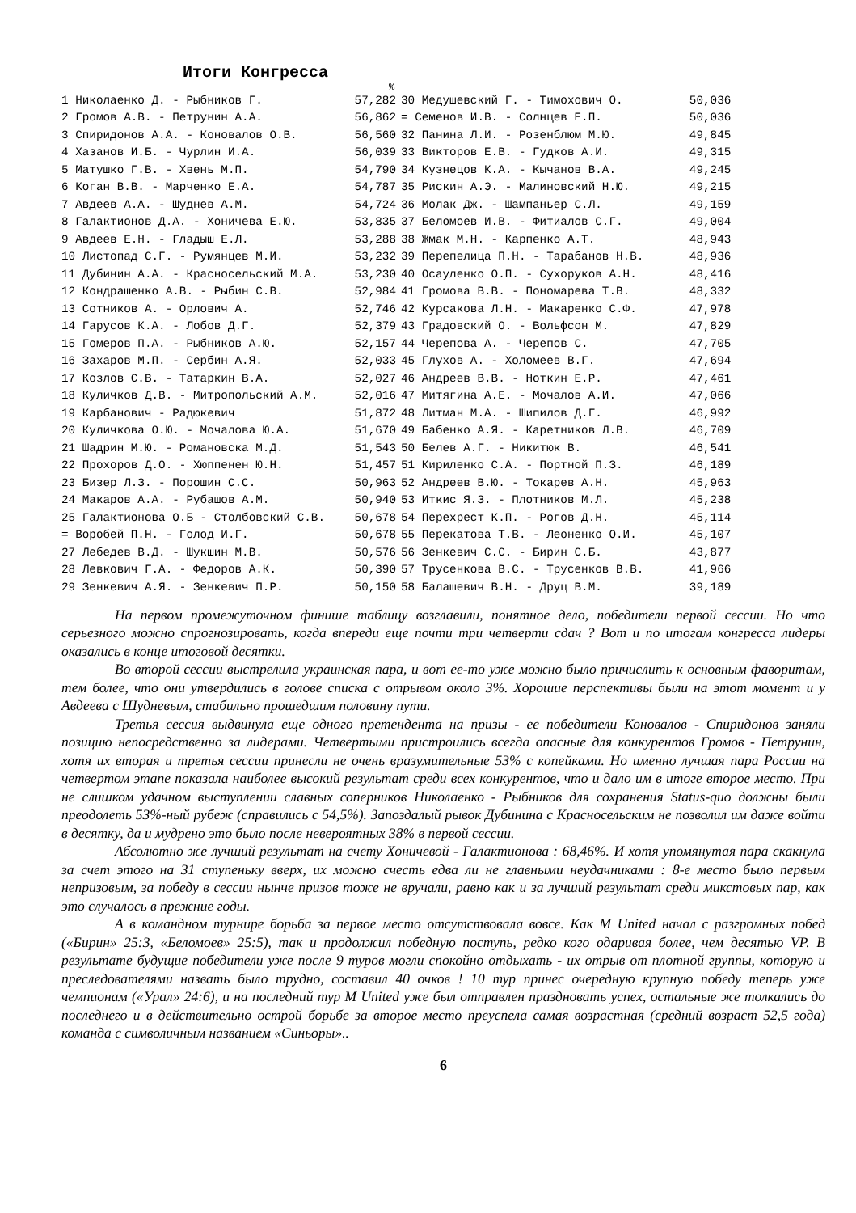Итоги Конгресса
%
| 1 Николаенко Д. - Рыбников Г. | 57,282 |
| 2 Громов А.В. - Петрунин А.А. | 56,862 |
| 3 Спиридонов А.А. - Коновалов О.В. | 56,560 |
| 4 Хазанов И.Б. - Чурлин И.А. | 56,039 |
| 5 Матушко Г.В. - Хвень М.П. | 54,790 |
| 6 Коган В.В. - Марченко Е.А. | 54,787 |
| 7 Авдеев А.А. - Шуднев А.М. | 54,724 |
| 8 Галактионов Д.А. - Хоничева Е.Ю. | 53,835 |
| 9 Авдеев Е.Н. - Гладыш Е.Л. | 53,288 |
| 10 Листопад С.Г. - Румянцев М.И. | 53,232 |
| 11 Дубинин А.А. - Красносельский М.А. | 53,230 |
| 12 Кондрашенко А.В. - Рыбин С.В. | 52,984 |
| 13 Сотников А. - Орлович А. | 52,746 |
| 14 Гарусов К.А. - Лобов Д.Г. | 52,379 |
| 15 Гомеров П.А. - Рыбников А.Ю. | 52,157 |
| 16 Захаров М.П. - Сербин А.Я. | 52,033 |
| 17 Козлов С.В. - Татаркин В.А. | 52,027 |
| 18 Куличков Д.В. - Митропольский А.М. | 52,016 |
| 19 Карбанович - Радюкевич | 51,872 |
| 20 Куличкова О.Ю. - Мочалова Ю.А. | 51,670 |
| 21 Шадрин М.Ю. - Романовска М.Д. | 51,543 |
| 22 Прохоров Д.О. - Хюппенен Ю.Н. | 51,457 |
| 23 Бизер Л.З. - Порошин С.С. | 50,963 |
| 24 Макаров А.А. - Рубашов А.М. | 50,940 |
| 25 Галактионова О.Б - Столбовский С.В. | 50,678 |
| = Воробей П.Н. - Голод И.Г. | 50,678 |
| 27 Лебедев В.Д. - Шукшин М.В. | 50,576 |
| 28 Левкович Г.А. - Федоров А.К. | 50,390 |
| 29 Зенкевич А.Я. - Зенкевич П.Р. | 50,150 |
| 30 Медушевский Г. - Тимохович О. | 50,036 |
| = Семенов И.В. - Солнцев Е.П. | 50,036 |
| 32 Панина Л.И. - Розенблюм М.Ю. | 49,845 |
| 33 Викторов Е.В. - Гудков А.И. | 49,315 |
| 34 Кузнецов К.А. - Кычанов В.А. | 49,245 |
| 35 Рискин А.Э. - Малиновский Н.Ю. | 49,215 |
| 36 Молак Дж. - Шампаньер С.Л. | 49,159 |
| 37 Беломоев И.В. - Фитиалов С.Г. | 49,004 |
| 38 Жмак М.Н. - Карпенко А.Т. | 48,943 |
| 39 Перепелица П.Н. - Тарабанов Н.В. | 48,936 |
| 40 Осауленко О.П. - Сухоруков А.Н. | 48,416 |
| 41 Громова В.В. - Пономарева Т.В. | 48,332 |
| 42 Курсакова Л.Н. - Макаренко С.Ф. | 47,978 |
| 43 Градовский О. - Вольфсон М. | 47,829 |
| 44 Черепова А. - Черепов С. | 47,705 |
| 45 Глухов А. - Холомеев В.Г. | 47,694 |
| 46 Андреев В.В. - Ноткин Е.Р. | 47,461 |
| 47 Митягина А.Е. - Мочалов А.И. | 47,066 |
| 48 Литман М.А. - Шипилов Д.Г. | 46,992 |
| 49 Бабенко А.Я. - Каретников Л.В. | 46,709 |
| 50 Белев А.Г. - Никитюк В. | 46,541 |
| 51 Кириленко С.А. - Портной П.З. | 46,189 |
| 52 Андреев В.Ю. - Токарев А.Н. | 45,963 |
| 53 Иткис Я.З. - Плотников М.Л. | 45,238 |
| 54 Перехрест К.П. - Рогов Д.Н. | 45,114 |
| 55 Перекатова Т.В. - Леоненко О.И. | 45,107 |
| 56 Зенкевич С.С. - Бирин С.Б. | 43,877 |
| 57 Трусенкова В.С. - Трусенков В.В. | 41,966 |
| 58 Балашевич В.Н. - Друц В.М. | 39,189 |
На первом промежуточном финише таблицу возглавили, понятное дело, победители первой сессии. Но что серьезного можно спрогнозировать, когда впереди еще почти три четверти сдач ? Вот и по итогам конгресса лидеры оказались в конце итоговой десятки.
Во второй сессии выстрелила украинская пара, и вот ее-то уже можно было причислить к основным фаворитам, тем более, что они утвердились в голове списка с отрывом около 3%. Хорошие перспективы были на этот момент и у Авдеева с Шудневым, стабильно прошедшим половину пути.
Третья сессия выдвинула еще одного претендента на призы - ее победители Коновалов - Спиридонов заняли позицию непосредственно за лидерами. Четвертыми пристроились всегда опасные для конкурентов Громов - Петрунин, хотя их вторая и третья сессии принесли не очень вразумительные 53% с копейками. Но именно лучшая пара России на четвертом этапе показала наиболее высокий результат среди всех конкурентов, что и дало им в итоге второе место. При не слишком удачном выступлении славных соперников Николаенко - Рыбников для сохранения Status-quo должны были преодолеть 53%-ный рубеж (справились с 54,5%). Запоздалый рывок Дубинина с Красносельским не позволил им даже войти в десятку, да и мудрено это было после невероятных 38% в первой сессии.
Абсолютно же лучший результат на счету Хоничевой - Галактионова : 68,46%. И хотя упомянутая пара скакнула за счет этого на 31 ступеньку вверх, их можно счесть едва ли не главными неудачниками : 8-е место было первым непризовым, за победу в сессии нынче призов тоже не вручали, равно как и за лучший результат среди микстовых пар, как это случалось в прежние годы.
А в командном турнире борьба за первое место отсутствовала вовсе. Как M United начал с разгромных побед («Бирин» 25:3, «Беломоев» 25:5), так и продолжил победную поступь, редко кого одаривая более, чем десятью VP. В результате будущие победители уже после 9 туров могли спокойно отдыхать - их отрыв от плотной группы, которую и преследователями назвать было трудно, составил 40 очков ! 10 тур принес очередную крупную победу теперь уже чемпионам («Урал» 24:6), и на последний тур M United уже был отправлен праздновать успех, остальные же толкались до последнего и в действительно острой борьбе за второе место преуспела самая возрастная (средний возраст 52,5 года) команда с символичным названием «Синьоры»..
6